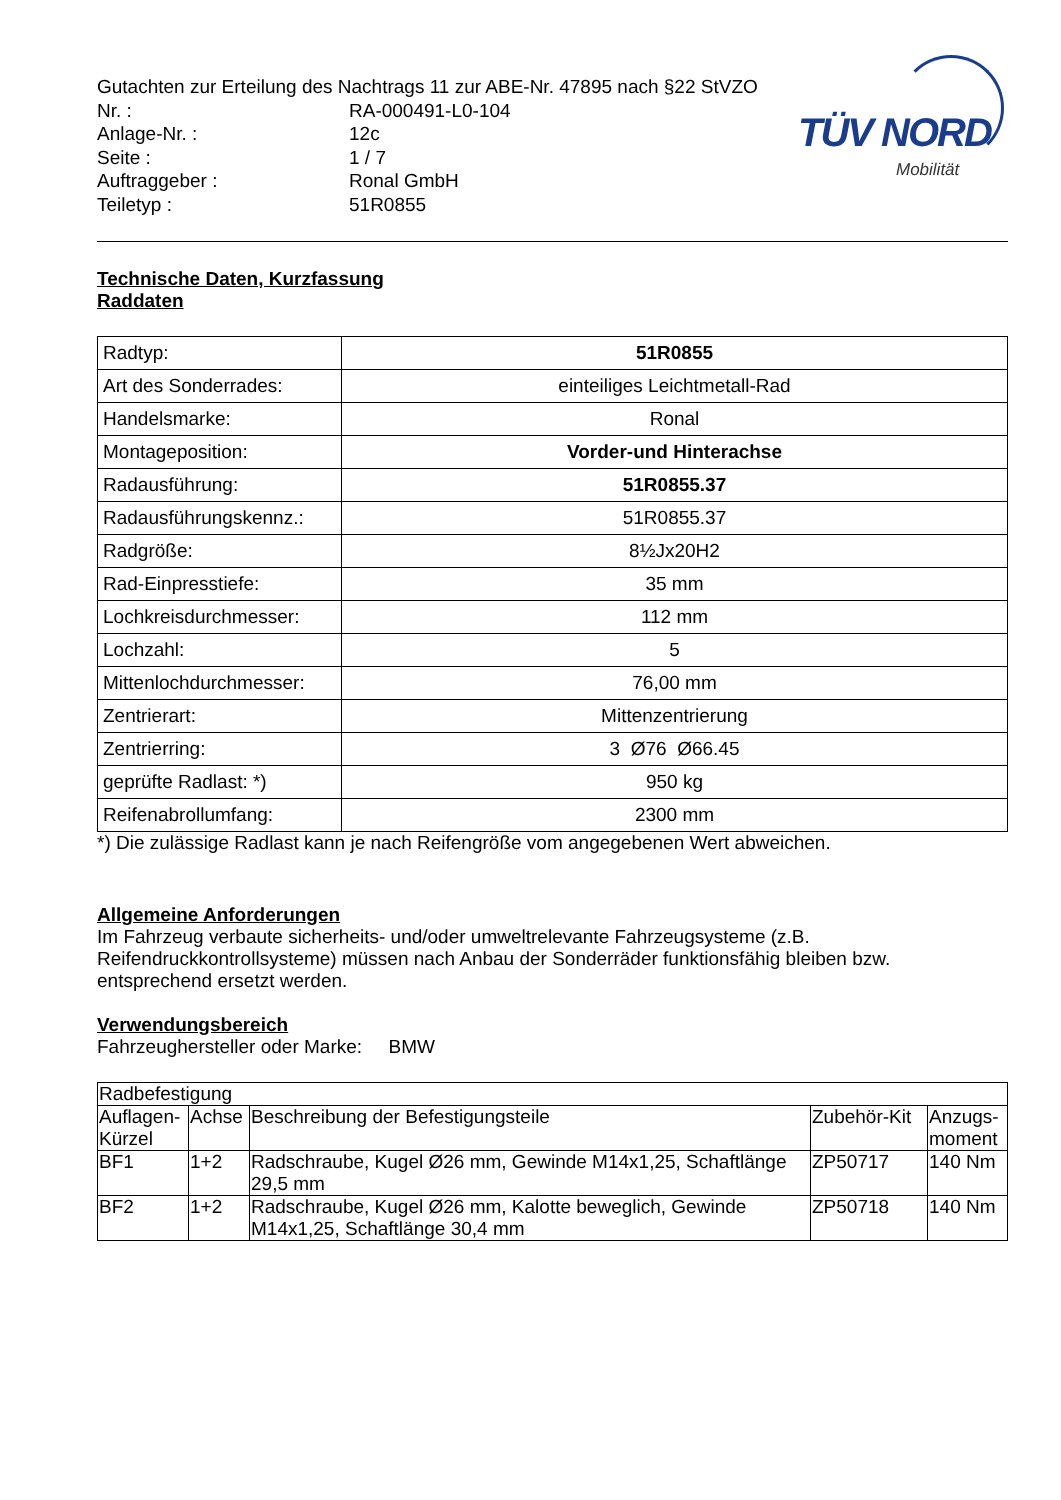TÜV NORD
Mobilität
Gutachten zur Erteilung des Nachtrags 11 zur ABE-Nr. 47895 nach §22 StVZO
Nr. :
RA-000491-L0-104
Anlage-Nr. :
12c
Seite :
1 / 7
Auftraggeber :
Ronal GmbH
Teiletyp :
51R0855
Technische Daten, Kurzfassung
Raddaten
| Radtyp: | 51R0855 |
| Art des Sonderrades: | einteiliges Leichtmetall-Rad |
| Handelsmarke: | Ronal |
| Montageposition: | Vorder-und Hinterachse |
| Radausführung: | 51R0855.37 |
| Radausführungskennz.: | 51R0855.37 |
| Radgröße: | 8½Jx20H2 |
| Rad-Einpresstiefe: | 35 mm |
| Lochkreisdurchmesser: | 112 mm |
| Lochzahl: | 5 |
| Mittenlochdurchmesser: | 76,00 mm |
| Zentrierart: | Mittenzentrierung |
| Zentrierring: | 3 Ø76 Ø66.45 |
| geprüfte Radlast: *) | 950 kg |
| Reifenabrollumfang: | 2300 mm |
*) Die zulässige Radlast kann je nach Reifengröße vom angegebenen Wert abweichen.
Allgemeine Anforderungen
Im Fahrzeug verbaute sicherheits- und/oder umweltrelevante Fahrzeugsysteme (z.B. Reifendruckkontrollsysteme) müssen nach Anbau der Sonderräder funktionsfähig bleiben bzw. entsprechend ersetzt werden.
Verwendungsbereich
Fahrzeughersteller oder Marke: BMW
| Radbefestigung | | | | |
| Auflagen-Kürzel | Achse | Beschreibung der Befestigungsteile | Zubehör-Kit | Anzugs-moment |
| BF1 | 1+2 | Radschraube, Kugel Ø26 mm, Gewinde M14x1,25, Schaftlänge 29,5 mm | ZP50717 | 140 Nm |
| BF2 | 1+2 | Radschraube, Kugel Ø26 mm, Kalotte beweglich, Gewinde M14x1,25, Schaftlänge 30,4 mm | ZP50718 | 140 Nm |